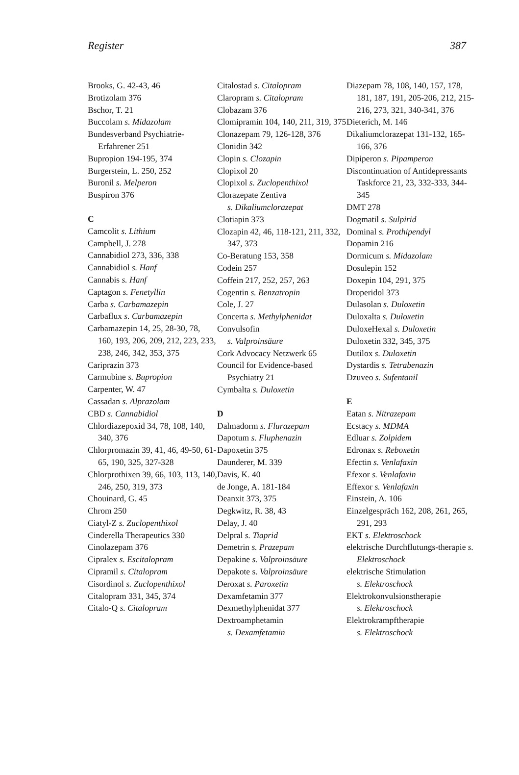Register 387
Brooks, G. 42-43, 46
Brotizolam 376
Bschor, T. 21
Buccolam s. Midazolam
Bundesverband Psychiatrie-Erfahrener 251
Bupropion 194-195, 374
Burgerstein, L. 250, 252
Buronil s. Melperon
Buspiron 376
C
Camcolit s. Lithium
Campbell, J. 278
Cannabidiol 273, 336, 338
Cannabidiol s. Hanf
Cannabis s. Hanf
Captagon s. Fenetyllin
Carba s. Carbamazepin
Carbaflux s. Carbamazepin
Carbamazepin 14, 25, 28-30, 78, 160, 193, 206, 209, 212, 223, 233, 238, 246, 342, 353, 375
Cariprazin 373
Carmubine s. Bupropion
Carpenter, W. 47
Cassadan s. Alprazolam
CBD s. Cannabidiol
Chlordiazepoxid 34, 78, 108, 140, 340, 376
Chlorpromazin 39, 41, 46, 49-50, 61-65, 190, 325, 327-328
Chlorprothixen 39, 66, 103, 113, 140, 246, 250, 319, 373
Chouinard, G. 45
Chrom 250
Ciatyl-Z s. Zuclopenthixol
Cinderella Therapeutics 330
Cinolazepam 376
Cipralex s. Escitalopram
Cipramil s. Citalopram
Cisordinol s. Zuclopenthixol
Citalopram 331, 345, 374
Citalo-Q s. Citalopram
Citalostad s. Citalopram
Claropram s. Citalopram
Clobazam 376
Clomipramin 104, 140, 211, 319, 375
Clonazepam 79, 126-128, 376
Clonidin 342
Clopin s. Clozapin
Clopixol 20
Clopixol s. Zuclopenthixol
Clorazepate Zentiva
s. Dikaliumclorazepat
Clotiapin 373
Clozapin 42, 46, 118-121, 211, 332, 347, 373
Co-Beratung 153, 358
Codein 257
Coffein 217, 252, 257, 263
Cogentin s. Benzatropin
Cole, J. 27
Concerta s. Methylphenidat
Convulsofin
s. Valproinsäure
Cork Advocacy Netzwerk 65
Council for Evidence-based Psychiatry 21
Cymbalta s. Duloxetin
D
Dalmadorm s. Flurazepam
Dapotum s. Fluphenazin
Dapoxetin 375
Daunderer, M. 339
Davis, K. 40
de Jonge, A. 181-184
Deanxit 373, 375
Degkwitz, R. 38, 43
Delay, J. 40
Delpral s. Tiaprid
Demetrin s. Prazepam
Depakine s. Valproinsäure
Depakote s. Valproinsäure
Deroxat s. Paroxetin
Dexamfetamin 377
Dexmethylphenidat 377
Dextroamphetamin
s. Dexamfetamin
Diazepam 78, 108, 140, 157, 178, 181, 187, 191, 205-206, 212, 215-216, 273, 321, 340-341, 376
Dieterich, M. 146
Dikaliumclorazepat 131-132, 165-166, 376
Dipiperon s. Pipamperon
Discontinuation of Antidepressants Taskforce 21, 23, 332-333, 344-345
DMT 278
Dogmatil s. Sulpirid
Dominal s. Prothipendyl
Dopamin 216
Dormicum s. Midazolam
Dosulepin 152
Doxepin 104, 291, 375
Droperidol 373
Dulasolan s. Duloxetin
Duloxalta s. Duloxetin
DuloxeHexal s. Duloxetin
Duloxetin 332, 345, 375
Dutilox s. Duloxetin
Dystardis s. Tetrabenazin
Dzuveo s. Sufentanil
E
Eatan s. Nitrazepam
Ecstacy s. MDMA
Edluar s. Zolpidem
Edronax s. Reboxetin
Efectin s. Venlafaxin
Efexor s. Venlafaxin
Effexor s. Venlafaxin
Einstein, A. 106
Einzelgespräch 162, 208, 261, 265, 291, 293
EKT s. Elektroschock
elektrische Durchflutungs-therapie s. Elektroschock
elektrische Stimulation
s. Elektroschock
Elektrokonvulsionstherapie
s. Elektroschock
Elektrokrampftherapie
s. Elektroschock